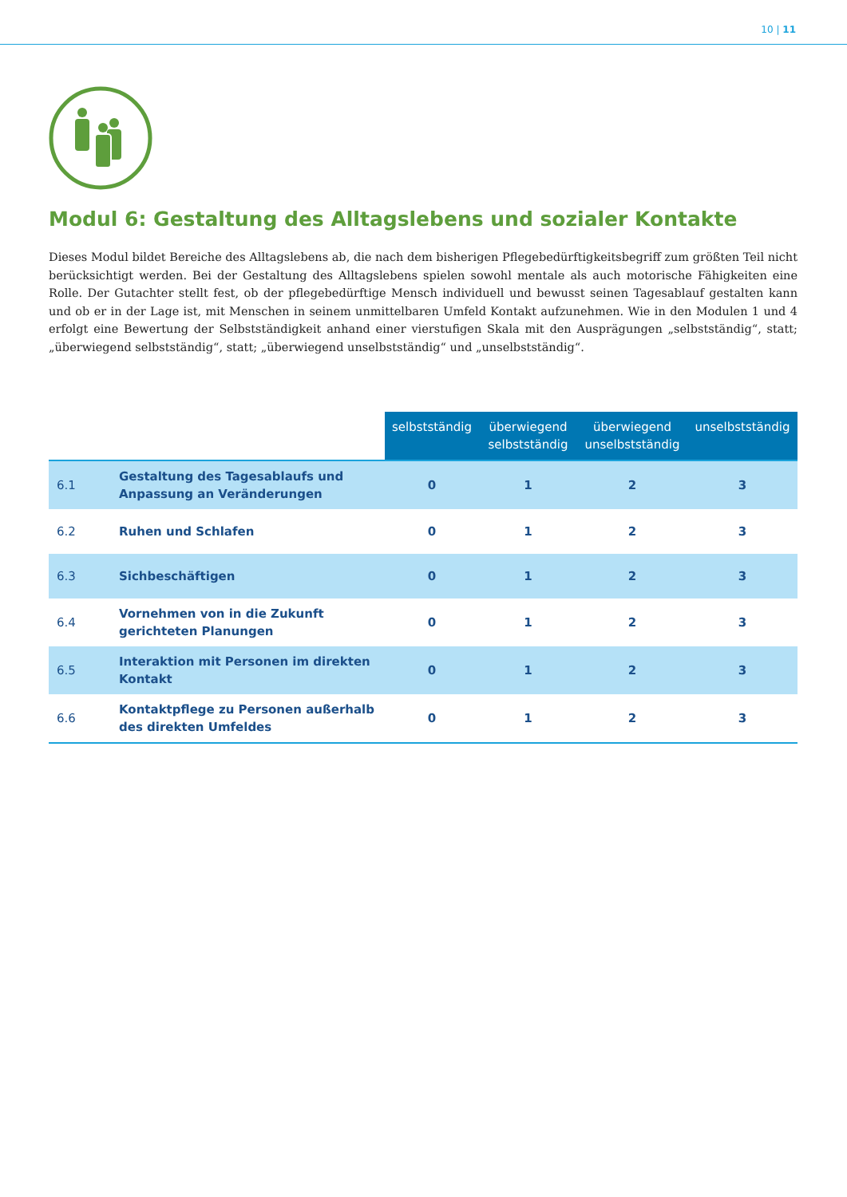10 | 11
Modul 6: Gestaltung des Alltagslebens und sozialer Kontakte
Dieses Modul bildet Bereiche des Alltagslebens ab, die nach dem bisherigen Pflegebedürftigkeitsbegriff zum größten Teil nicht berücksichtigt werden. Bei der Gestaltung des Alltagslebens spielen sowohl mentale als auch motorische Fähigkeiten eine Rolle. Der Gutachter stellt fest, ob der pflegebedürftige Mensch individuell und bewusst seinen Tagesablauf gestalten kann und ob er in der Lage ist, mit Menschen in seinem unmittelbaren Umfeld Kontakt aufzunehmen. Wie in den Modulen 1 und 4 erfolgt eine Bewertung der Selbstständigkeit anhand einer vierstufigen Skala mit den Ausprägungen „selbstständig“, statt; „überwiegend selbstständig“, statt; „überwiegend unselbstständig“ und „unselbstständig“.
| | | selbstständig | überwiegend selbstständig | überwiegend unselbstständig | unselbstständig |
| --- | --- | --- | --- | --- | --- |
| 6.1 | Gestaltung des Tagesablaufs und Anpassung an Veränderungen | 0 | 1 | 2 | 3 |
| 6.2 | Ruhen und Schlafen | 0 | 1 | 2 | 3 |
| 6.3 | Sichbeschäftigen | 0 | 1 | 2 | 3 |
| 6.4 | Vornehmen von in die Zukunft gerichteten Planungen | 0 | 1 | 2 | 3 |
| 6.5 | Interaktion mit Personen im direkten Kontakt | 0 | 1 | 2 | 3 |
| 6.6 | Kontaktpflege zu Personen außerhalb des direkten Umfeldes | 0 | 1 | 2 | 3 |